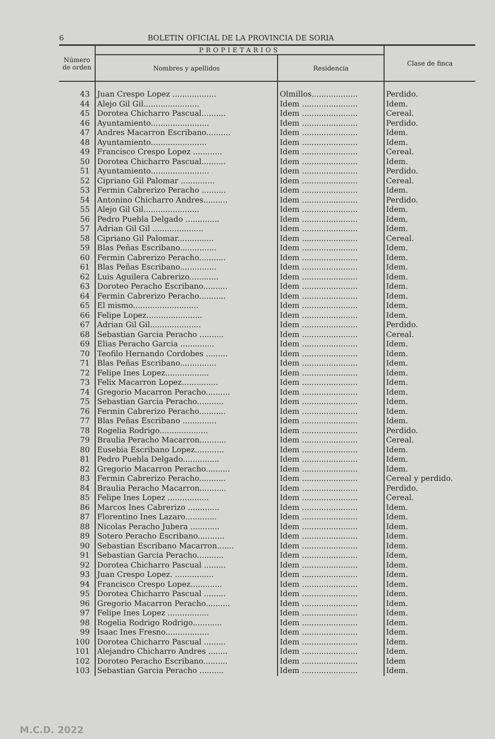6 BOLETIN OFICIAL DE LA PROVINCIA DE SORIA
| Número de orden | PROPIETARIOS | | Clase de finca |
| --- | --- | --- | --- |
| | Nombres y apellidos | Residencia | |
| 43 | Juan Crespo Lopez .................. | Olmillos................... | Perdido. |
| 44 | Alejo Gil Gil....................... | Idem ....................... | Idem. |
| 45 | Dorotea Chicharro Pascual.......... | Idem ....................... | Cereal. |
| 46 | Ayuntamiento........................ | Idem ....................... | Perdido. |
| 47 | Andres Macarron Escribano.......... | Idem ....................... | Idem. |
| 48 | Ayuntamiento....................... | Idem ....................... | Idem. |
| 49 | Francisco Crespo Lopez ............ | Idem ....................... | Cereal. |
| 50 | Dorotea Chicharro Pascual.......... | Idem ....................... | Idem. |
| 51 | Ayuntamiento........................ | Idem ....................... | Perdido. |
| 52 | Cipriano Gil Palomar .............. | Idem ....................... | Cereal. |
| 53 | Fermin Cabrerizo Peracho .......... | Idem ....................... | Idem. |
| 54 | Antonino Chicharro Andres.......... | Idem ....................... | Perdido. |
| 55 | Alejo Gil Gil....................... | Idem ....................... | Idem. |
| 56 | Pedro Puebla Delgado .............. | Idem ....................... | Idem. |
| 57 | Adrian Gil Gil ..................... | Idem ....................... | Idem. |
| 58 | Cipriano Gil Palomar............... | Idem ....................... | Cereal. |
| 59 | Blas Peñas Escribano............... | Idem ....................... | Idem. |
| 60 | Fermin Cabrerizo Peracho........... | Idem ....................... | Idem. |
| 61 | Blas Peñas Escribano............... | Idem ....................... | Idem. |
| 62 | Luis Aguilera Cabrerizo............ | Idem ....................... | Idem. |
| 63 | Doroteo Peracho Escribano.......... | Idem ....................... | Idem. |
| 64 | Fermin Cabrerizo Peracho........... | Idem ....................... | Idem. |
| 65 | El mismo........................... | Idem ....................... | Idem. |
| 66 | Felipe Lopez....................... | Idem ....................... | Idem. |
| 67 | Adrian Gil Gil..................... | Idem ....................... | Perdido. |
| 68 | Sebastian Garcia Peracho .......... | Idem ....................... | Cereal. |
| 69 | Elias Peracho Garcia .............. | Idem ....................... | Idem. |
| 70 | Teofilo Hernando Cordobes ......... | Idem ....................... | Idem. |
| 71 | Blas Peñas Escribano............... | Idem ....................... | Idem. |
| 72 | Felipe Ines Lopez.................. | Idem ....................... | Idem. |
| 73 | Felix Macarron Lopez............... | Idem ....................... | Idem. |
| 74 | Gregorio Macarron Peracho.......... | Idem ....................... | Idem. |
| 75 | Sebastian Garcia Peracho........... | Idem ....................... | Idem. |
| 76 | Fermin Cabrerizo Peracho........... | Idem ....................... | Idem. |
| 77 | Blas Peñas Escribano .............. | Idem ....................... | Idem. |
| 78 | Rogelia Rodrigo.................... | Idem ....................... | Perdido. |
| 79 | Braulia Peracho Macarron........... | Idem ....................... | Cereal. |
| 80 | Eusebia Escribano Lopez............ | Idem ....................... | Idem. |
| 81 | Pedro Puebla Delgado............... | Idem ....................... | Idem. |
| 82 | Gregorio Macarron Peracho.......... | Idem ....................... | Idem. |
| 83 | Fermin Cabrerizo Peracho........... | Idem ....................... | Cereal y perdido. |
| 84 | Braulia Peracho Macarron........... | Idem ....................... | Perdido. |
| 85 | Felipe Ines Lopez ................. | Idem ....................... | Cereal. |
| 86 | Marcos Ines Cabrerizo ............. | Idem ....................... | Idem. |
| 87 | Florentino Ines Lazaro............. | Idem ....................... | Idem. |
| 88 | Nicolas Peracho Jubera ............ | Idem ....................... | Idem. |
| 89 | Sotero Peracho Escribano........... | Idem ....................... | Idem. |
| 90 | Sebastian Escribano Macarron....... | Idem ....................... | Idem. |
| 91 | Sebastian Garcia Peracho........... | Idem ....................... | Idem. |
| 92 | Dorotea Chicharro Pascual ......... | Idem ....................... | Idem. |
| 93 | Juan Crespo Lopez. ................ | Idem ....................... | Idem. |
| 94 | Francisco Crespo Lopez............. | Idem ....................... | Idem. |
| 95 | Dorotea Chicharro Pascual ......... | Idem ....................... | Idem. |
| 96 | Gregorio Macarron Peracho.......... | Idem ....................... | Idem. |
| 97 | Felipe Ines Lopez ................. | Idem ....................... | Idem. |
| 98 | Rogelia Rodrigo Rodrigo............ | Idem ....................... | Idem. |
| 99 | Isaac Ines Fresno.................. | Idem ....................... | Idem. |
| 100 | Dorotea Chicharro Pascual ......... | Idem ....................... | Idem. |
| 101 | Alejandro Chicharro Andres ........ | Idem ....................... | Idem. |
| 102 | Doroteo Peracho Escribano.......... | Idem ....................... | Idem |
| 103 | Sebastian Garcia Peracho .......... | Idem ....................... | Idem. |
M.C.D. 2022